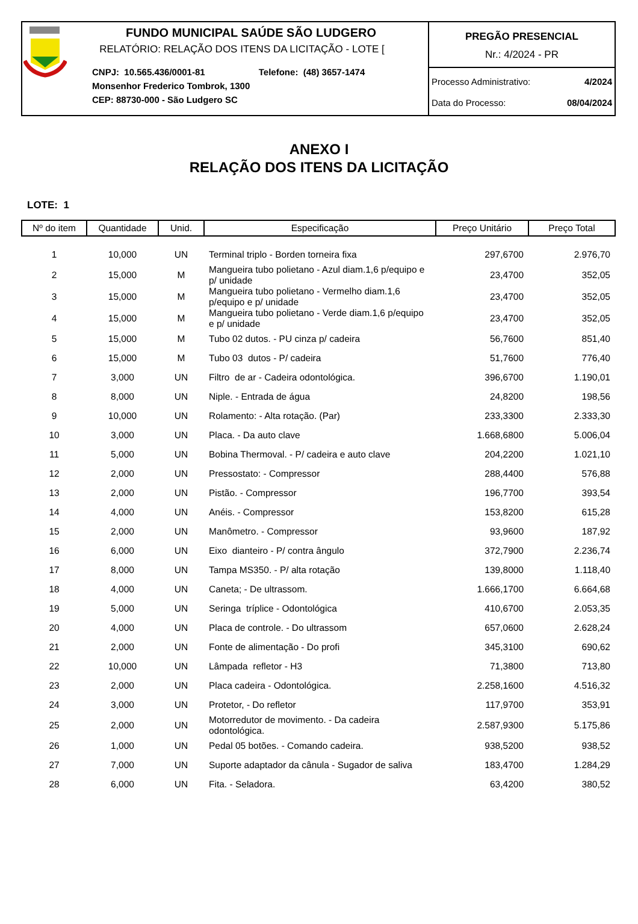FUNDO MUNICIPAL SAÚDE SÃO LUDGERO
RELATÓRIO: RELAÇÃO DOS ITENS DA LICITAÇÃO - LOTE [
CNPJ: 10.565.436/0001-81 Telefone: (48) 3657-1474
Monsenhor Frederico Tombrok, 1300
CEP: 88730-000 - São Ludgero SC
PREGÃO PRESENCIAL
Nr.: 4/2024 - PR
Processo Administrativo: 4/2024
Data do Processo: 08/04/2024
ANEXO I
RELAÇÃO DOS ITENS DA LICITAÇÃO
LOTE: 1
| Nº do item | Quantidade | Unid. | Especificação | Preço Unitário | Preço Total |
| --- | --- | --- | --- | --- | --- |
| 1 | 10,000 | UN | Terminal triplo - Borden torneira fixa | 297,6700 | 2.976,70 |
| 2 | 15,000 | M | Mangueira tubo polietano - Azul diam.1,6 p/equipo e p/ unidade | 23,4700 | 352,05 |
| 3 | 15,000 | M | Mangueira tubo polietano - Vermelho diam.1,6 p/equipo e p/ unidade | 23,4700 | 352,05 |
| 4 | 15,000 | M | Mangueira tubo polietano - Verde diam.1,6 p/equipo e p/ unidade | 23,4700 | 352,05 |
| 5 | 15,000 | M | Tubo 02 dutos. - PU cinza p/ cadeira | 56,7600 | 851,40 |
| 6 | 15,000 | M | Tubo 03 dutos - P/ cadeira | 51,7600 | 776,40 |
| 7 | 3,000 | UN | Filtro de ar - Cadeira odontológica. | 396,6700 | 1.190,01 |
| 8 | 8,000 | UN | Niple. - Entrada de água | 24,8200 | 198,56 |
| 9 | 10,000 | UN | Rolamento: - Alta rotação. (Par) | 233,3300 | 2.333,30 |
| 10 | 3,000 | UN | Placa. - Da auto clave | 1.668,6800 | 5.006,04 |
| 11 | 5,000 | UN | Bobina Thermoval. - P/ cadeira e auto clave | 204,2200 | 1.021,10 |
| 12 | 2,000 | UN | Pressostato: - Compressor | 288,4400 | 576,88 |
| 13 | 2,000 | UN | Pistão. - Compressor | 196,7700 | 393,54 |
| 14 | 4,000 | UN | Anéis. - Compressor | 153,8200 | 615,28 |
| 15 | 2,000 | UN | Manômetro. - Compressor | 93,9600 | 187,92 |
| 16 | 6,000 | UN | Eixo dianteiro - P/ contra ângulo | 372,7900 | 2.236,74 |
| 17 | 8,000 | UN | Tampa MS350. - P/ alta rotação | 139,8000 | 1.118,40 |
| 18 | 4,000 | UN | Caneta; - De ultrassom. | 1.666,1700 | 6.664,68 |
| 19 | 5,000 | UN | Seringa tríplice - Odontológica | 410,6700 | 2.053,35 |
| 20 | 4,000 | UN | Placa de controle. - Do ultrassom | 657,0600 | 2.628,24 |
| 21 | 2,000 | UN | Fonte de alimentação - Do profi | 345,3100 | 690,62 |
| 22 | 10,000 | UN | Lâmpada refletor - H3 | 71,3800 | 713,80 |
| 23 | 2,000 | UN | Placa cadeira - Odontológica. | 2.258,1600 | 4.516,32 |
| 24 | 3,000 | UN | Protetor, - Do refletor | 117,9700 | 353,91 |
| 25 | 2,000 | UN | Motorredutor de movimento. - Da cadeira odontológica. | 2.587,9300 | 5.175,86 |
| 26 | 1,000 | UN | Pedal 05 botões. - Comando cadeira. | 938,5200 | 938,52 |
| 27 | 7,000 | UN | Suporte adaptador da cânula - Sugador de saliva | 183,4700 | 1.284,29 |
| 28 | 6,000 | UN | Fita. - Seladora. | 63,4200 | 380,52 |